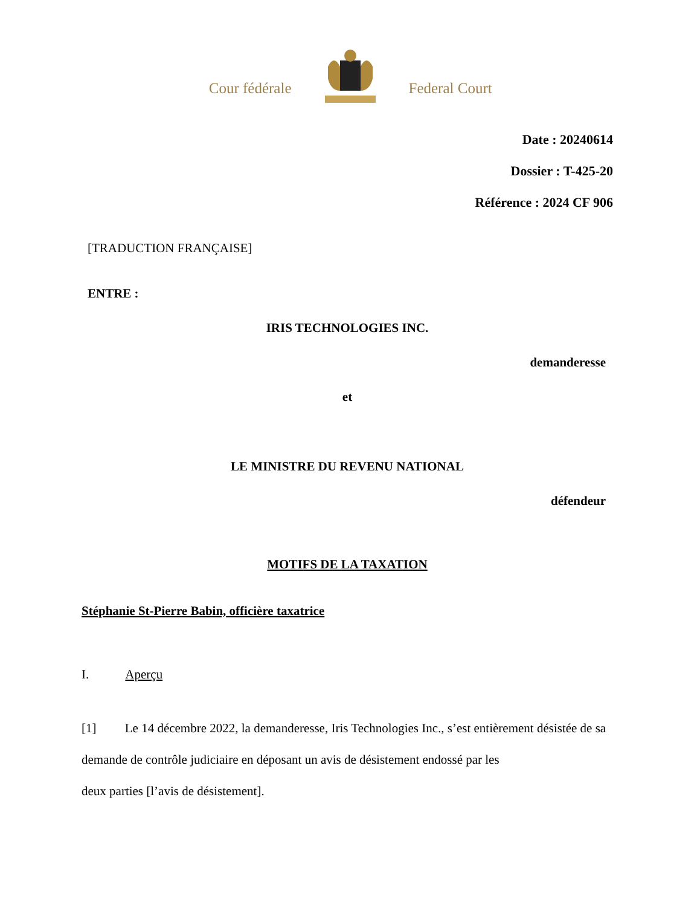Cour fédérale Federal Court
Date : 20240614
Dossier : T-425-20
Référence : 2024 CF 906
[TRADUCTION FRANÇAISE]
ENTRE :
IRIS TECHNOLOGIES INC.
demanderesse
et
LE MINISTRE DU REVENU NATIONAL
défendeur
MOTIFS DE LA TAXATION
Stéphanie St-Pierre Babin, officière taxatrice
I. Aperçu
[1] Le 14 décembre 2022, la demanderesse, Iris Technologies Inc., s’est entièrement désistée de sa demande de contrôle judiciaire en déposant un avis de désistement endossé par les
deux parties [l’avis de désistement].